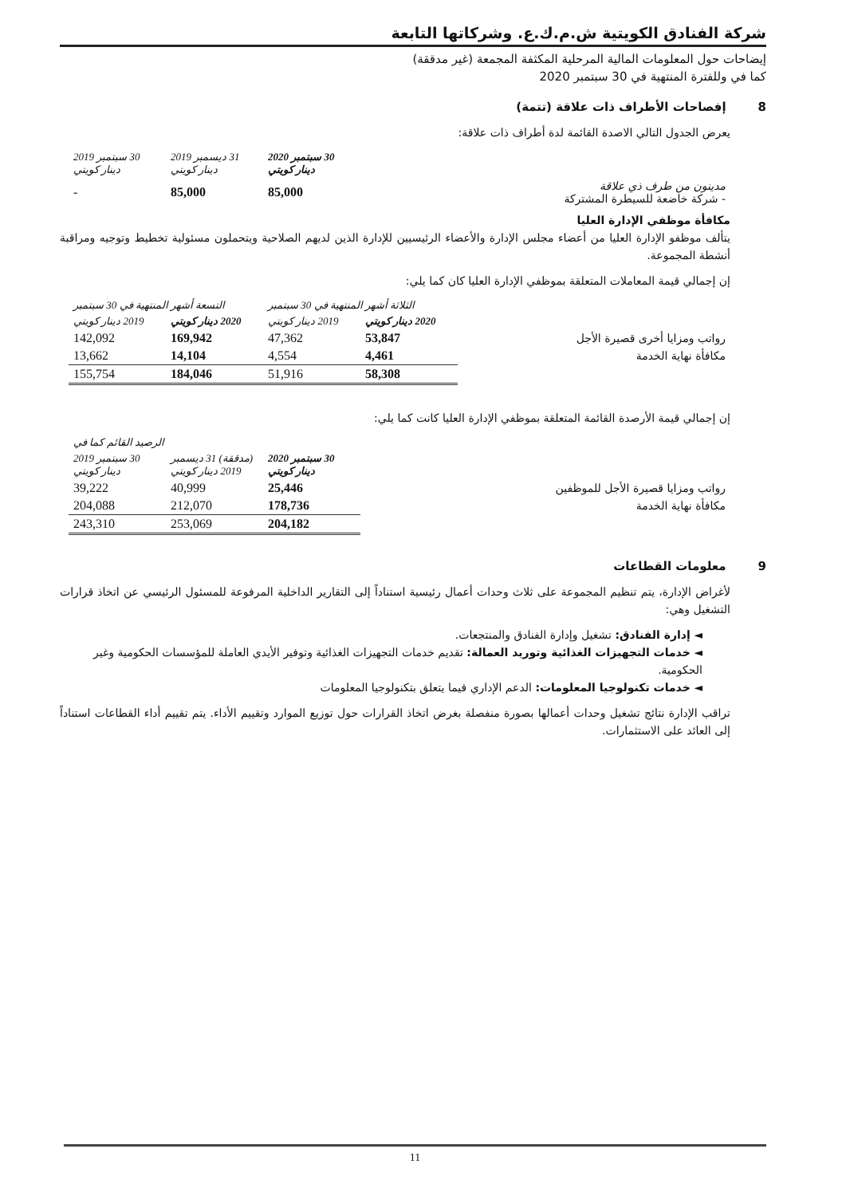شركة الفنادق الكويتية ش.م.ك.ع. وشركاتها التابعة
إيضاحات حول المعلومات المالية المرحلية المكثفة المجمعة (غير مدققة)
كما في وللفترة المنتهية في 30 سبتمبر 2020
8 إفصاحات الأطراف ذات علاقة (تتمة)
يعرض الجدول التالي الاصدة القائمة لدة أطراف ذات علاقة:
| | 30 سبتمبر 2020 دينار كويتي | 31 ديسمبر 2019 دينار كويتي | 30 سبتمبر 2019 دينار كويتي |
| مدينون من طرف ذي علاقة - شركة خاضعة للسيطرة المشتركة | 85,000 | 85,000 | - |
مكافأة موظفي الإدارة العليا
يتألف موظفو الإدارة العليا من أعضاء مجلس الإدارة والأعضاء الرئيسيين للإدارة الذين لديهم الصلاحية ويتحملون مسئولية تخطيط وتوجيه ومراقبة أنشطة المجموعة.
إن إجمالي قيمة المعاملات المتعلقة بموظفي الإدارة العليا كان كما يلي:
| | الثلاثة أشهر المنتهية في 30 سبتمبر | | التسعة أشهر المنتهية في 30 سبتمبر | |
| | 2020 دينار كويتي | 2019 دينار كويتي | 2020 دينار كويتي | 2019 دينار كويتي |
| رواتب ومزايا أخرى قصيرة الأجل | 53,847 | 47,362 | 169,942 | 142,092 |
| مكافأة نهاية الخدمة | 4,461 | 4,554 | 14,104 | 13,662 |
| | 58,308 | 51,916 | 184,046 | 155,754 |
إن إجمالي قيمة الأرصدة القائمة المتعلقة بموظفي الإدارة العليا كانت كما يلي:
| | الرصيد القائم كما في | | |
| | 30 سبتمبر 2020 دينار كويتي | (مدققة) 31 ديسمبر 2019 دينار كويتي | 30 سبتمبر 2019 دينار كويتي |
| رواتب ومزايا قصيرة الأجل للموظفين | 25,446 | 40,999 | 39,222 |
| مكافأة نهاية الخدمة | 178,736 | 212,070 | 204,088 |
| | 204,182 | 253,069 | 243,310 |
9 معلومات القطاعات
لأغراض الإدارة، يتم تنظيم المجموعة على ثلاث وحدات أعمال رئيسية استناداً إلى التقارير الداخلية المرفوعة للمسئول الرئيسي عن اتخاذ قرارات التشغيل وهي:
◄ إدارة الفنادق: تشغيل وإدارة الفنادق والمنتجعات.
◄ خدمات التجهيزات الغذائية وتوريد العمالة: تقديم خدمات التجهيزات الغذائية وتوفير الأيدي العاملة للمؤسسات الحكومية وغير الحكومية.
◄ خدمات تكنولوجيا المعلومات: الدعم الإداري فيما يتعلق بتكنولوجيا المعلومات
تراقب الإدارة نتائج تشغيل وحدات أعمالها بصورة منفصلة بغرض اتخاذ القرارات حول توزيع الموارد وتقييم الأداء. يتم تقييم أداء القطاعات استناداً إلى العائد على الاستثمارات.
11